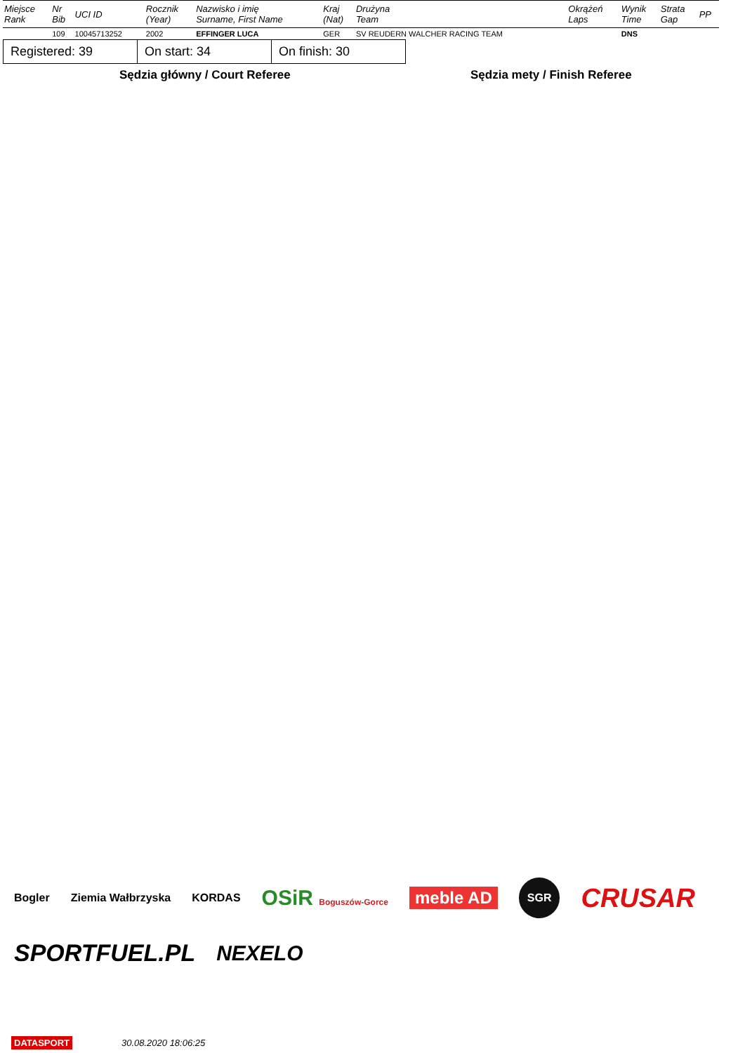| Miejsce Rank | Nr Bib | UCI ID | Rocznik (Year) | Nazwisko i imię Surname, First Name | Kraj (Nat) | Drużyna Team | Okrążeń Laps | Wynik Time | Strata Gap | PP |
| --- | --- | --- | --- | --- | --- | --- | --- | --- | --- | --- |
| | 109 | 10045713252 | 2002 | EFFINGER LUCA | GER | SV REUDERN WALCHER RACING TEAM | | DNS | | |
| Registered: 39 | On start: 34 | On finish: 30 |
Sędzia główny / Court Referee Sędzia mety / Finish Referee
Bogler Ziemia Wałbrzyska KORDAS OSiR Boguszów-Gorce meble AD SGR CRUSAR SPORTFUEL.PL NEXELO
DATASPORT 30.08.2020 18:06:25